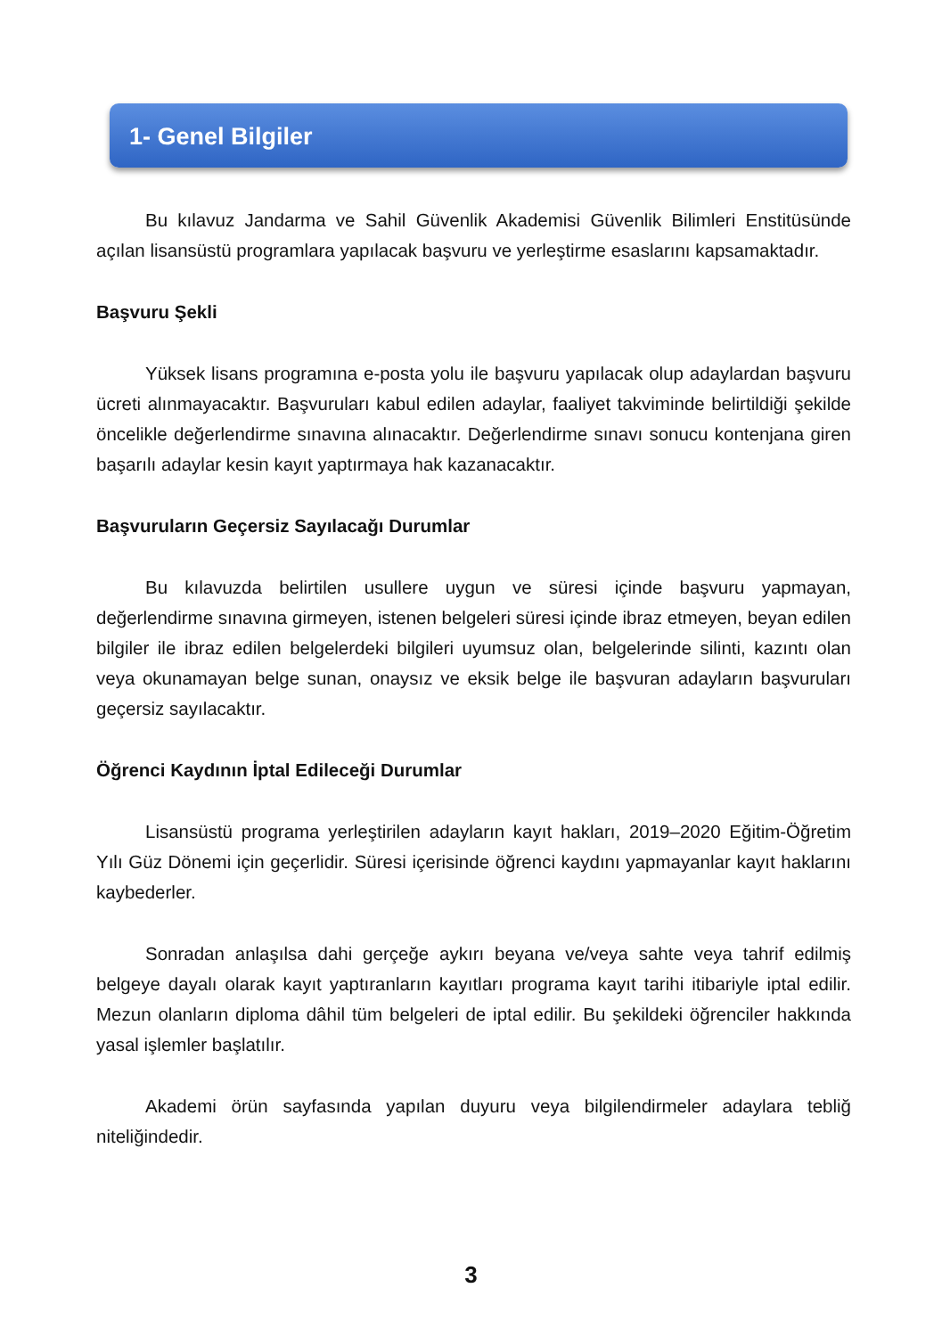1- Genel Bilgiler
Bu kılavuz Jandarma ve Sahil Güvenlik Akademisi Güvenlik Bilimleri Enstitüsünde açılan lisansüstü programlara yapılacak başvuru ve yerleştirme esaslarını kapsamaktadır.
Başvuru Şekli
Yüksek lisans programına e-posta yolu ile başvuru yapılacak olup adaylardan başvuru ücreti alınmayacaktır. Başvuruları kabul edilen adaylar, faaliyet takviminde belirtildiği şekilde öncelikle değerlendirme sınavına alınacaktır. Değerlendirme sınavı sonucu kontenjana giren başarılı adaylar kesin kayıt yaptırmaya hak kazanacaktır.
Başvuruların Geçersiz Sayılacağı Durumlar
Bu kılavuzda belirtilen usullere uygun ve süresi içinde başvuru yapmayan, değerlendirme sınavına girmeyen, istenen belgeleri süresi içinde ibraz etmeyen, beyan edilen bilgiler ile ibraz edilen belgelerdeki bilgileri uyumsuz olan, belgelerinde silinti, kazıntı olan veya okunamayan belge sunan, onaysız ve eksik belge ile başvuran adayların başvuruları geçersiz sayılacaktır.
Öğrenci Kaydının İptal Edileceği Durumlar
Lisansüstü programa yerleştirilen adayların kayıt hakları, 2019–2020 Eğitim-Öğretim Yılı Güz Dönemi için geçerlidir. Süresi içerisinde öğrenci kaydını yapmayanlar kayıt haklarını kaybederler.
Sonradan anlaşılsa dahi gerçeğe aykırı beyana ve/veya sahte veya tahrif edilmiş belgeye dayalı olarak kayıt yaptıranların kayıtları programa kayıt tarihi itibariyle iptal edilir. Mezun olanların diploma dâhil tüm belgeleri de iptal edilir. Bu şekildeki öğrenciler hakkında yasal işlemler başlatılır.
Akademi örün sayfasında yapılan duyuru veya bilgilendirmeler adaylara tebliğ niteliğindedir.
3